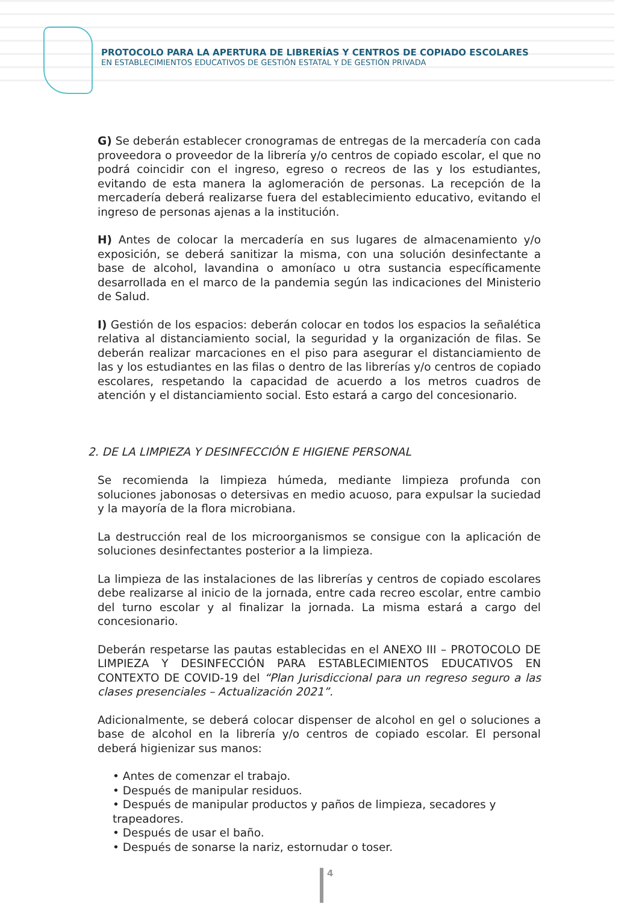PROTOCOLO PARA LA APERTURA DE LIBRERÍAS Y CENTROS DE COPIADO ESCOLARES
EN ESTABLECIMIENTOS EDUCATIVOS DE GESTIÓN ESTATAL Y DE GESTIÓN PRIVADA
G) Se deberán establecer cronogramas de entregas de la mercadería con cada proveedora o proveedor de la librería y/o centros de copiado escolar, el que no podrá coincidir con el ingreso, egreso o recreos de las y los estudiantes, evitando de esta manera la aglomeración de personas. La recepción de la mercadería deberá realizarse fuera del establecimiento educativo, evitando el ingreso de personas ajenas a la institución.
H) Antes de colocar la mercadería en sus lugares de almacenamiento y/o exposición, se deberá sanitizar la misma, con una solución desinfectante a base de alcohol, lavandina o amoníaco u otra sustancia específicamente desarrollada en el marco de la pandemia según las indicaciones del Ministerio de Salud.
I) Gestión de los espacios: deberán colocar en todos los espacios la señalética relativa al distanciamiento social, la seguridad y la organización de filas. Se deberán realizar marcaciones en el piso para asegurar el distanciamiento de las y los estudiantes en las filas o dentro de las librerías y/o centros de copiado escolares, respetando la capacidad de acuerdo a los metros cuadros de atención y el distanciamiento social. Esto estará a cargo del concesionario.
2. DE LA LIMPIEZA Y DESINFECCIÓN E HIGIENE PERSONAL
Se recomienda la limpieza húmeda, mediante limpieza profunda con soluciones jabonosas o detersivas en medio acuoso, para expulsar la suciedad y la mayoría de la flora microbiana.
La destrucción real de los microorganismos se consigue con la aplicación de soluciones desinfectantes posterior a la limpieza.
La limpieza de las instalaciones de las librerías y centros de copiado escolares debe realizarse al inicio de la jornada, entre cada recreo escolar, entre cambio del turno escolar y al finalizar la jornada. La misma estará a cargo del concesionario.
Deberán respetarse las pautas establecidas en el ANEXO III – PROTOCOLO DE LIMPIEZA Y DESINFECCIÓN PARA ESTABLECIMIENTOS EDUCATIVOS EN CONTEXTO DE COVID-19 del “Plan Jurisdiccional para un regreso seguro a las clases presenciales – Actualización 2021”.
Adicionalmente, se deberá colocar dispenser de alcohol en gel o soluciones a base de alcohol en la librería y/o centros de copiado escolar. El personal deberá higienizar sus manos:
• Antes de comenzar el trabajo.
• Después de manipular residuos.
• Después de manipular productos y paños de limpieza, secadores y trapeadores.
• Después de usar el baño.
• Después de sonarse la nariz, estornudar o toser.
4